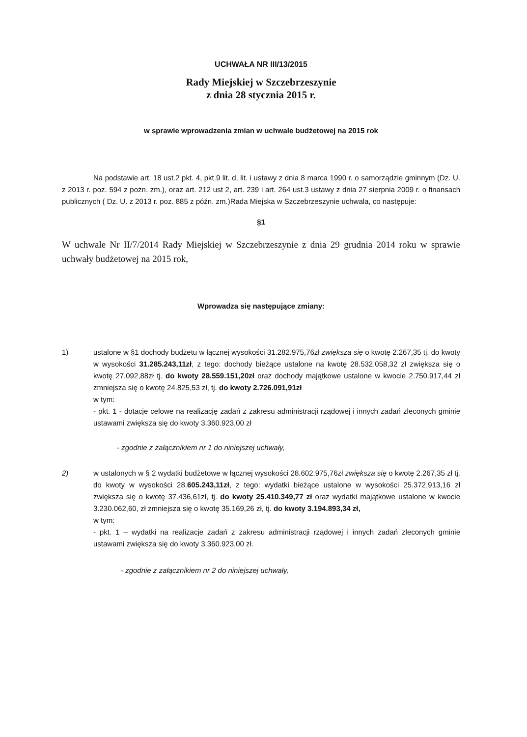UCHWAŁA NR III/13/2015
Rady Miejskiej w Szczebrzeszynie
z dnia 28 stycznia 2015 r.
w sprawie wprowadzenia zmian w uchwale budżetowej na 2015 rok
Na podstawie art. 18 ust.2 pkt. 4, pkt.9 lit. d, lit. i ustawy z dnia 8 marca 1990 r. o samorządzie gminnym (Dz. U. z 2013 r. poz. 594 z pożn. zm.), oraz art. 212 ust 2, art. 239 i art. 264 ust.3 ustawy z dnia 27 sierpnia 2009 r. o finansach publicznych ( Dz. U. z 2013 r. poz. 885 z późn. zm.)Rada Miejska w Szczebrzeszynie uchwala, co następuje:
§1
W uchwale Nr II/7/2014 Rady Miejskiej w Szczebrzeszynie z dnia 29 grudnia 2014 roku w sprawie uchwały budżetowej na 2015 rok,
Wprowadza się następujące zmiany:
1) ustalone w §1 dochody budżetu w łącznej wysokości 31.282.975,76zł zwiększa się o kwotę 2.267,35 tj. do kwoty w wysokości 31.285.243,11zł, z tego: dochody bieżące ustalone na kwotę 28.532.058,32 zł zwiększa się o kwotę 27.092,88zł tj. do kwoty 28.559.151,20zł oraz dochody majątkowe ustalone w kwocie 2.750.917,44 zł zmniejsza się o kwotę 24.825,53 zł, tj. do kwoty 2.726.091,91zł
w tym:
- pkt. 1 - dotacje celowe na realizację zadań z zakresu administracji rządowej i innych zadań zleconych gminie ustawami zwiększa się do kwoty 3.360.923,00 zł
- zgodnie z załącznikiem nr 1 do niniejszej uchwały,
2) w ustalonych w § 2 wydatki budżetowe w łącznej wysokości 28.602.975,76zł zwiększa się o kwotę 2.267,35 zł tj. do kwoty w wysokości 28.605.243,11zł, z tego: wydatki bieżące ustalone w wysokości 25.372.913,16 zł zwiększa się o kwotę 37.436,61zł, tj. do kwoty 25.410.349,77 zł oraz wydatki majątkowe ustalone w kwocie 3.230.062,60, zł zmniejsza się o kwotę 35.169,26 zł, tj. do kwoty 3.194.893,34 zł,
w tym:
- pkt. 1 – wydatki na realizacje zadań z zakresu administracji rządowej i innych zadań zleconych gminie ustawami zwiększa się do kwoty 3.360.923,00 zł.
- zgodnie z załącznikiem nr 2 do niniejszej uchwały,